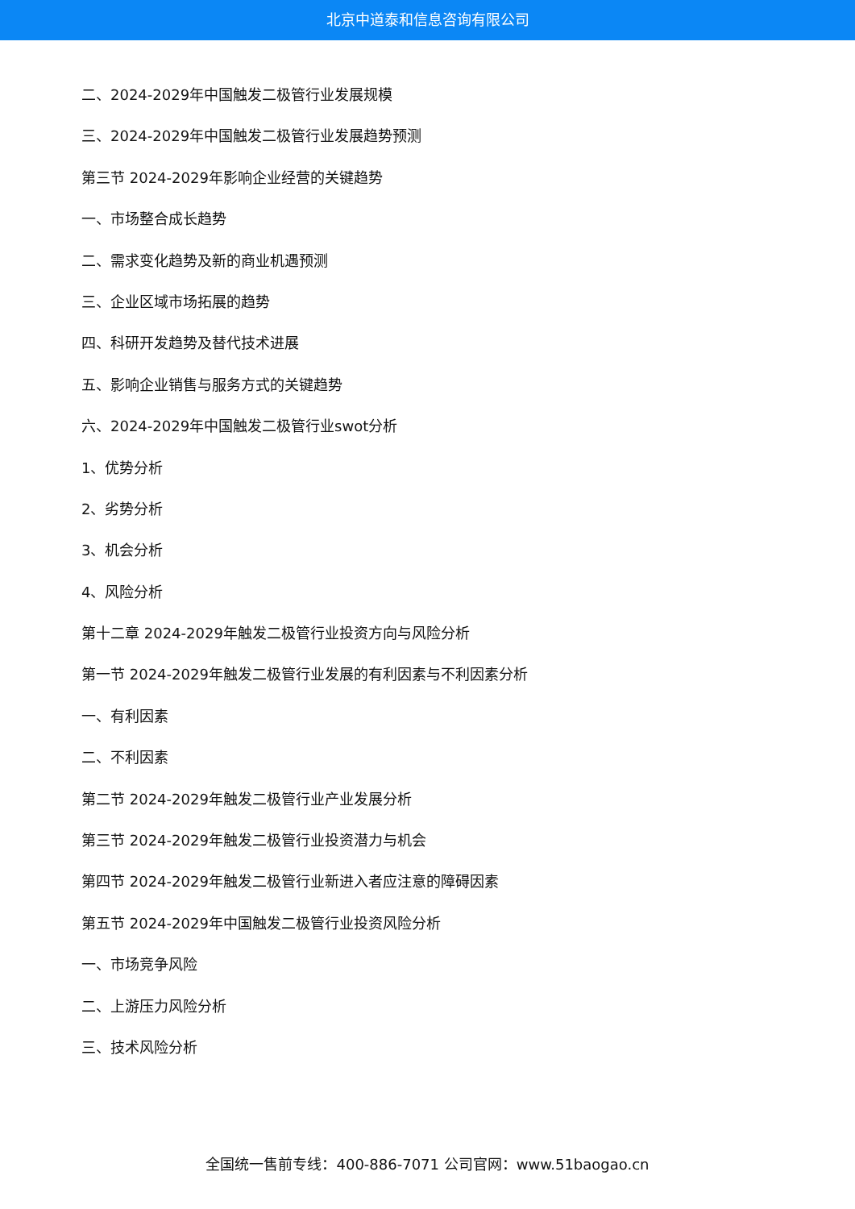北京中道泰和信息咨询有限公司
二、2024-2029年中国触发二极管行业发展规模
三、2024-2029年中国触发二极管行业发展趋势预测
第三节 2024-2029年影响企业经营的关键趋势
一、市场整合成长趋势
二、需求变化趋势及新的商业机遇预测
三、企业区域市场拓展的趋势
四、科研开发趋势及替代技术进展
五、影响企业销售与服务方式的关键趋势
六、2024-2029年中国触发二极管行业swot分析
1、优势分析
2、劣势分析
3、机会分析
4、风险分析
第十二章 2024-2029年触发二极管行业投资方向与风险分析
第一节 2024-2029年触发二极管行业发展的有利因素与不利因素分析
一、有利因素
二、不利因素
第二节 2024-2029年触发二极管行业产业发展分析
第三节 2024-2029年触发二极管行业投资潜力与机会
第四节 2024-2029年触发二极管行业新进入者应注意的障碍因素
第五节 2024-2029年中国触发二极管行业投资风险分析
一、市场竞争风险
二、上游压力风险分析
三、技术风险分析
全国统一售前专线：400-886-7071 公司官网：www.51baogao.cn